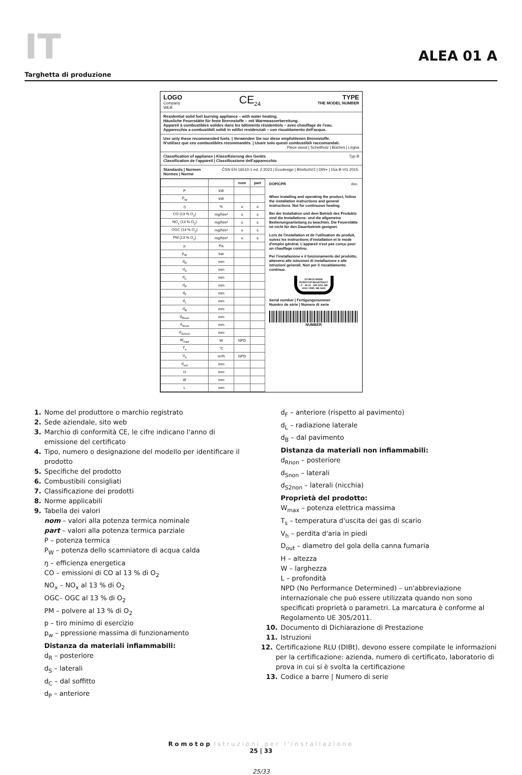IT
ALEA 01 A
Targhetta di produzione
LOGO
Company
WEB
CE<sub>24</sub> TYPE
THE MODEL NUMBER
Residential solid fuel burning appliance – with water heating.
Häusliche Feuerstätte für feste Brennstoffe – mit Warmwasserbereitung.
Appareil à combustibles solides dans les bâtiments résidentiels – avec chauffage de l'eau.
Apparecchio a combustibili solidi in edifici residenziali – con riscaldamento dell'acqua.
Use only these recommended fuels. | Verwenden Sie nur diese empfohlenen Brennstoffe.
N'utilisez que ces combustibles recommandés. | Usare solo questi combustibili raccomandati.
Piece wood | Scheitholz | Bûches | Legna
Classification of appliance | Klassifizierung des Geräts
Classification de l'appareil | Classificazione dell'apparecchio Typ B
Standards | Normen
Normes | Norme ČSN EN 16510-1 ed. 2:2023 | Ecodesign | BImSchV2 | DIN+ | 15a B-VG 2015:
| | | nom | part |
| --- | --- | --- | --- |
| P | kW | | |
| P<sub>W</sub> | kW | | |
| ŋ | % | ≥ | ≥ |
| CO (13 % O<sub>2</sub>) | mg/Nm³ | ≤ | ≤ |
| NO<sub>x</sub> (13 % O<sub>2</sub>) | mg/Nm³ | ≤ | ≤ |
| OGC (13 % O<sub>2</sub>) | mg/Nm³ | ≤ | ≤ |
| PM (13 % O<sub>2</sub>) | mg/Nm³ | ≤ | ≤ |
| p | Pa | | |
| p<sub>W</sub> | bar | | |
| d<sub>R</sub> | mm | | |
| d<sub>S</sub> | mm | | |
| d<sub>C</sub> | mm | | |
| d<sub>P</sub> | mm | | |
| d<sub>F</sub> | mm | | |
| d<sub>L</sub> | mm | | |
| d<sub>B</sub> | mm | | |
| d<sub>Rnon</sub> | mm | | |
| d<sub>Snon</sub> | mm | | |
| d<sub>S2non</sub> | mm | | |
| W<sub>max</sub> | W | NPD | |
| T<sub>s</sub> | °C | | |
| V<sub>h</sub> | m³/h | NPD | |
| d<sub>out</sub> | mm | | |
| H | mm | | |
| W | mm | | |
| L | mm | | |
DOP/CPR doc.
When installing and operating the product, follow the installation instructions and general instructions. Not for continuous heating.
Bei der Installation und dem Betrieb des Produkts sind die Installations- und die allgemeine Bedienungsanleitung zu beachten. Die Feuerstätte ist nicht für den Dauerbetrieb geeignet.
Lors de l'installation et de l'utilisation du produit, suivez les instructions d'installation et le mode d'emploi général. L'appareil n'est pas conçu pour un chauffage continu.
Per l'installazione e il funzionamento del prodotto, attenersi alle istruzioni di installazione e alle istruzioni generali. Non per il riscaldamento continuo.
STORCH WERK ROMOTOP BEANTRAGT / Z - 43.12 - 349 SZU, NB 1015 / RRF, NB 1625
Serial number | Fertigungsnummer
Numéro de série | Numero di serie
NUMBER
1. Nome del produttore o marchio registrato
2. Sede aziendale, sito web
3. Marchio di conformità CE, le cifre indicano l'anno di
emissione del certificato
4. Tipo, numero o designazione del modello per identificare il
prodotto
5. Specifiche del prodotto
6. Combustibili consigliati
7. Classificazione dei prodotti
8. Norme applicabili
9. Tabella dei valori
nom – valori alla potenza termica nominale
part – valori alla potenza termica parziale
P – potenza termica
P<sub>W</sub> – potenza dello scamniatore di acqua calda
ŋ – efficienza energetica
CO – emissioni di CO al 13 % di O<sub>2</sub>
NO<sub>x</sub> – NO<sub>x</sub> al 13 % di O<sub>2</sub>
OGC– OGC al 13 % di O<sub>2</sub>
PM – polvere al 13 % di O<sub>2</sub>
p – tiro minimo di esercizio
p<sub>w</sub> – ppressione massima di funzionamento
Distanza da materiali infiammabili:
d<sub>R</sub> – posteriore
d<sub>S</sub> – laterali
d<sub>C</sub> – dal soffitto
d<sub>P</sub> – anteriore
d<sub>F</sub> – anteriore (rispetto al pavimento)
d<sub>L</sub> – radiazione laterale
d<sub>B</sub> – dal pavimento
Distanza da materiali non infiammabili:
d<sub>Rnon</sub> – posteriore
d<sub>Snon</sub> – laterali
d<sub>S2non</sub> – laterali (nicchia)
Proprietà del prodotto:
W<sub>max</sub> – potenza elettrica massima
T<sub>s</sub> – temperatura d'uscita dei gas di scario
V<sub>h</sub> – perdita d'aria in piedi
D<sub>out</sub> – diametro del gola della canna fumaria
H – altezza
W – larghezza
L – profondità
NPD (No Performance Determined) – un'abbreviazione internazionale che può essere utilizzata quando non sono specificati proprietà o parametri. La marcatura è conforme al Regolamento UE 305/2011.
10. Documento di Dichiarazione di Prestazione
11. Istruzioni
12. Certificazione RLU (DIBt), devono essere compilate le informazioni per la certificazione: azienda, numero di certificato, laboratorio di prova in cui si è svolta la certificazione
13. Codice a barre | Numero di serie
Romotop Istruzioni per l'installazione
25 | 33
25/33